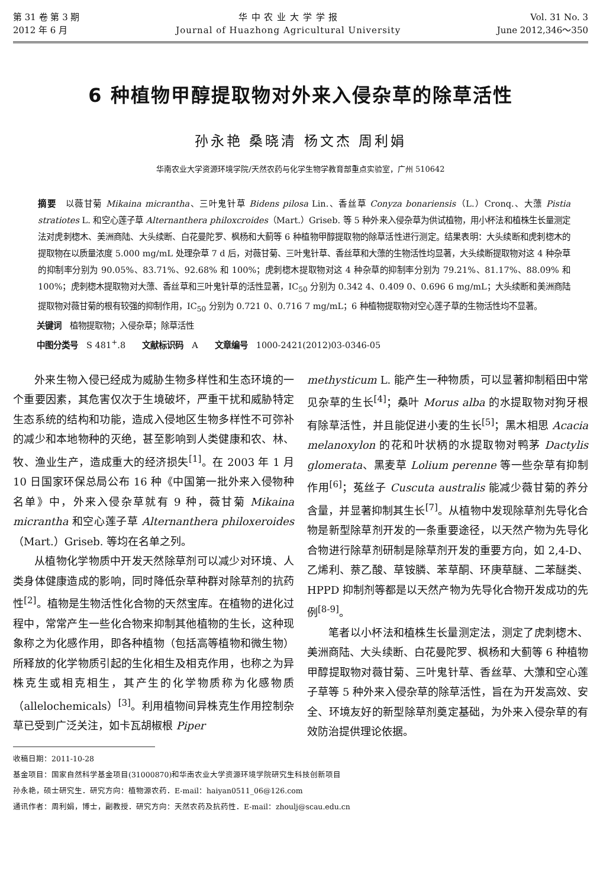第 31 卷 第 3 期
2012 年 6 月
华 中 农 业 大 学 学 报
Journal of Huazhong Agricultural University
Vol. 31 No. 3
June 2012,346～350
6 种植物甲醇提取物对外来入侵杂草的除草活性
孙永艳 桑晓清 杨文杰 周利娟
华南农业大学资源环境学院/天然农药与化学生物学教育部重点实验室，广州 510642
摘要　以薇甘菊 Mikaina micrantha、三叶鬼针草 Bidens pilosa Lin.、香丝草 Conyza bonariensis（L.）Cronq.、大薸 Pistia stratiotes L. 和空心莲子草 Alternanthera philoxcroides（Mart.）Griseb. 等 5 种外来入侵杂草为供试植物，用小杯法和植株生长量测定法对虎刺楤木、美洲商陆、大头续断、白花曼陀罗、枫杨和大蓟等 6 种植物甲醇提取物的除草活性进行测定。结果表明：大头续断和虎刺楤木的提取物在以质量浓度 5.000 mg/mL 处理杂草 7 d 后，对薇甘菊、三叶鬼针草、香丝草和大薸的生物活性均显著，大头续断提取物对这 4 种杂草的抑制率分别为 90.05%、83.71%、92.68% 和 100%；虎刺楤木提取物对这 4 种杂草的抑制率分别为 79.21%、81.17%、88.09% 和 100%；虎刺楤木提取物对大薸、香丝草和三叶鬼针草的活性显著，IC<sub>50</sub> 分别为 0.342 4、0.409 0、0.696 6 mg/mL；大头续断和美洲商陆提取物对薇甘菊的根有较强的抑制作用，IC<sub>50</sub> 分别为 0.721 0、0.716 7 mg/mL；6 种植物提取物对空心莲子草的生物活性均不显著。
关键词　植物提取物；入侵杂草；除草活性
中图分类号　S 481<sup>+</sup>.8　　文献标识码　A　　文章编号　1000-2421(2012)03-0346-05
外来生物入侵已经成为威胁生物多样性和生态环境的一个重要因素，其危害仅次于生境破坏，严重干扰和威胁特定生态系统的结构和功能，造成入侵地区生物多样性不可弥补的减少和本地物种的灭绝，甚至影响到人类健康和农、林、牧、渔业生产，造成重大的经济损失<sup>[1]</sup>。在 2003 年 1 月 10 日国家环保总局公布 16 种《中国第一批外来入侵物种名单》中，外来入侵杂草就有 9 种，薇甘菊 Mikaina micrantha 和空心莲子草 Alternanthera philoxeroides（Mart.）Griseb. 等均在名单之列。
从植物化学物质中开发天然除草剂可以减少对环境、人类身体健康造成的影响，同时降低杂草种群对除草剂的抗药性<sup>[2]</sup>。植物是生物活性化合物的天然宝库。在植物的进化过程中，常常产生一些化合物来抑制其他植物的生长，这种现象称之为化感作用，即各种植物（包括高等植物和微生物）所释放的化学物质引起的生化相生及相克作用，也称之为异株克生或相克相生，其产生的化学物质称为化感物质（allelochemicals）<sup>[3]</sup>。利用植物间异株克生作用控制杂草已受到广泛关注，如卡瓦胡椒根 Piper
methysticum L. 能产生一种物质，可以显著抑制稻田中常见杂草的生长<sup>[4]</sup>；桑叶 Morus alba 的水提取物对狗牙根有除草活性，并且能促进小麦的生长<sup>[5]</sup>；黑木相思 Acacia melanoxylon 的花和叶状柄的水提取物对鸭茅 Dactylis glomerata、黑麦草 Lolium perenne 等一些杂草有抑制作用<sup>[6]</sup>；菟丝子 Cuscuta australis 能减少薇甘菊的养分含量，并显著抑制其生长<sup>[7]</sup>。从植物中发现除草剂先导化合物是新型除草剂开发的一条重要途径，以天然产物为先导化合物进行除草剂研制是除草剂开发的重要方向，如 2,4-D、乙烯利、萘乙酸、草铵膦、苯草酮、环庚草醚、二苯醚类、HPPD 抑制剂等都是以天然产物为先导化合物开发成功的先例<sup>[8-9]</sup>。
笔者以小杯法和植株生长量测定法，测定了虎刺楤木、美洲商陆、大头续断、白花曼陀罗、枫杨和大蓟等 6 种植物甲醇提取物对薇甘菊、三叶鬼针草、香丝草、大薸和空心莲子草等 5 种外来入侵杂草的除草活性，旨在为开发高效、安全、环境友好的新型除草剂奠定基础，为外来入侵杂草的有效防治提供理论依据。
收稿日期：2011-10-28
基金项目：国家自然科学基金项目(31000870)和华南农业大学资源环境学院研究生科技创新项目
孙永艳，硕士研究生．研究方向：植物源农药．E-mail：haiyan0511_06@126.com
通讯作者：周利娟，博士，副教授．研究方向：天然农药及抗药性．E-mail：zhoulj@scau.edu.cn